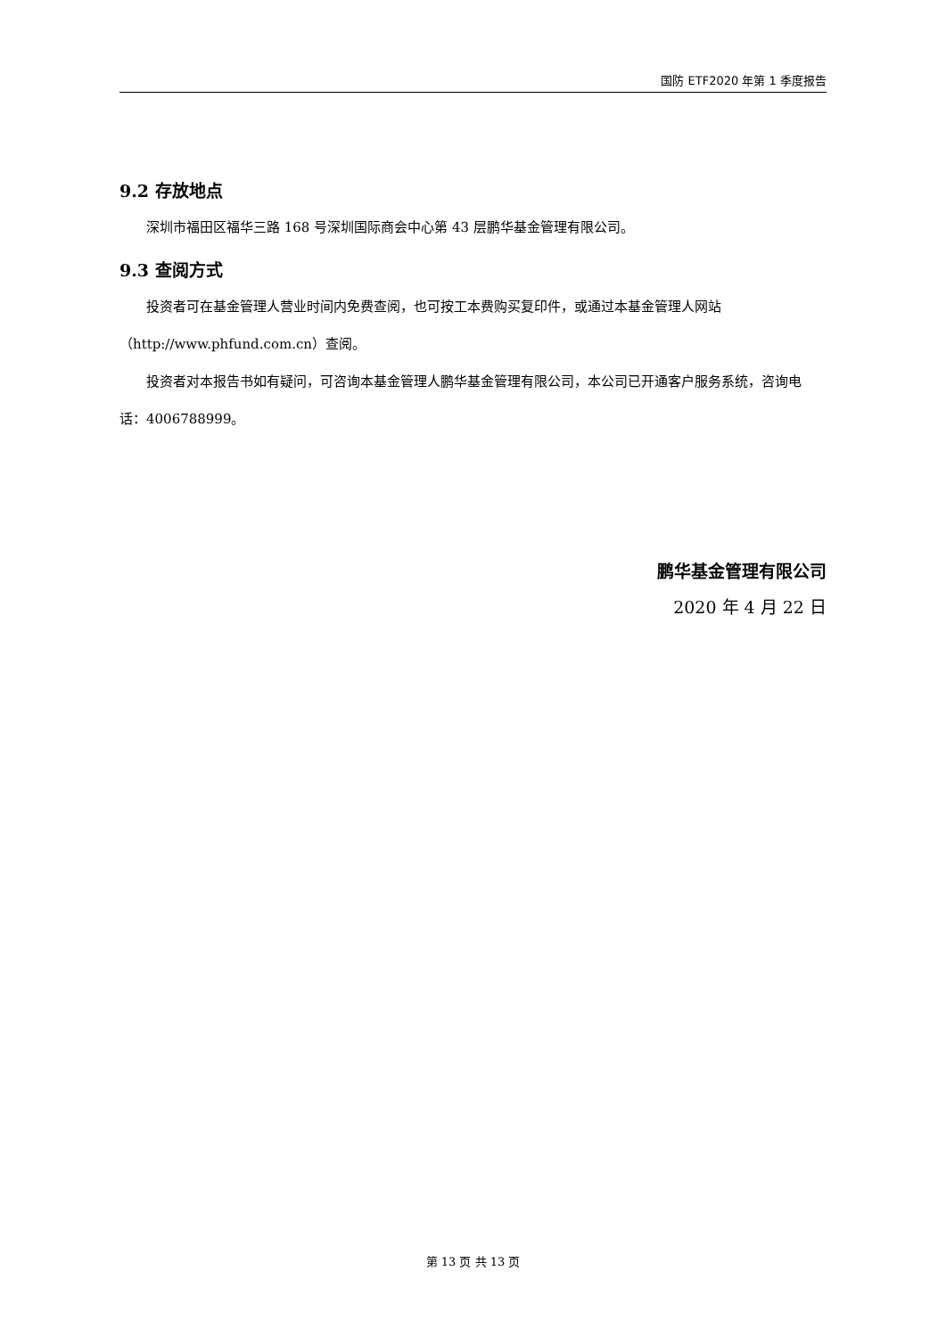国防 ETF2020 年第 1 季度报告
9.2 存放地点
深圳市福田区福华三路 168 号深圳国际商会中心第 43 层鹏华基金管理有限公司。
9.3 查阅方式
投资者可在基金管理人营业时间内免费查阅，也可按工本费购买复印件，或通过本基金管理人网站（http://www.phfund.com.cn）查阅。
投资者对本报告书如有疑问，可咨询本基金管理人鹏华基金管理有限公司，本公司已开通客户服务系统，咨询电话：4006788999。
鹏华基金管理有限公司
2020 年 4 月 22 日
第 13 页 共 13 页